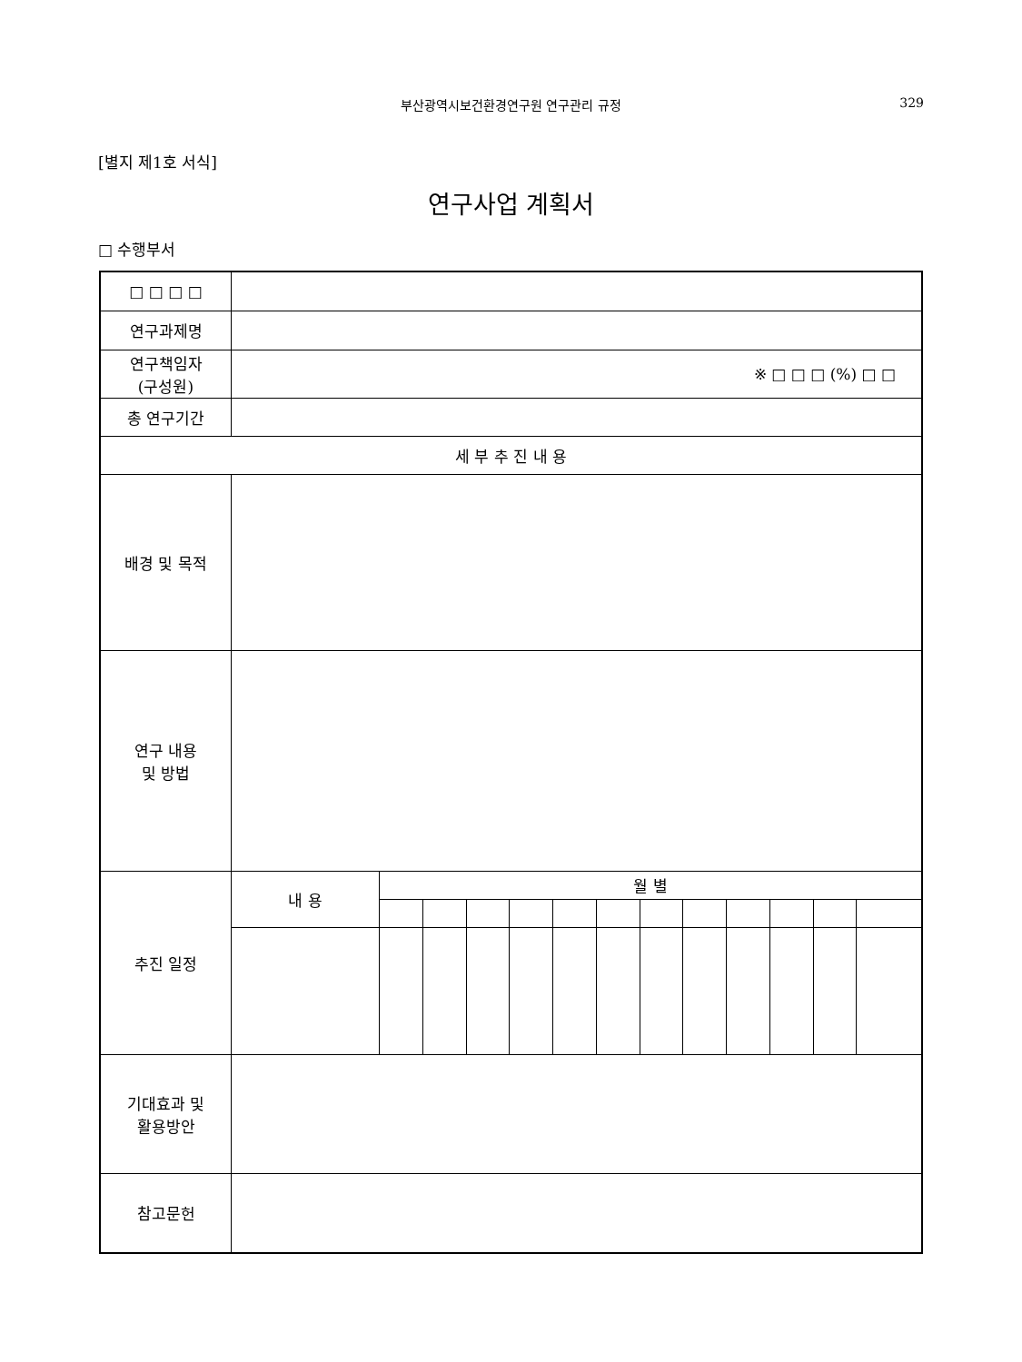부산광역시보건환경연구원 연구관리 규정
329
[별지 제1호 서식]
연구사업 계획서
□ 수행부서
| □ □ □ □ | | | | | | | | | | | | | |
| 연구과제명 | | | | | | | | | | | | | |
| 연구책임자 (구성원) | ※ □ □ □ (%) □ □ | | | | | | | | | | | | |
| 총 연구기간 | | | | | | | | | | | | | |
| 세 부 추 진 내 용 | | | | | | | | | | | | | |
| 배경 및 목적 | | | | | | | | | | | | | |
| 연구 내용 및 방법 | | | | | | | | | | | | | |
| 추진 일정 | 내 용 | 월 별 | | | | | | | | | | | |
| 기대효과 및 활용방안 | | | | | | | | | | | | | |
| 참고문헌 | | | | | | | | | | | | | |